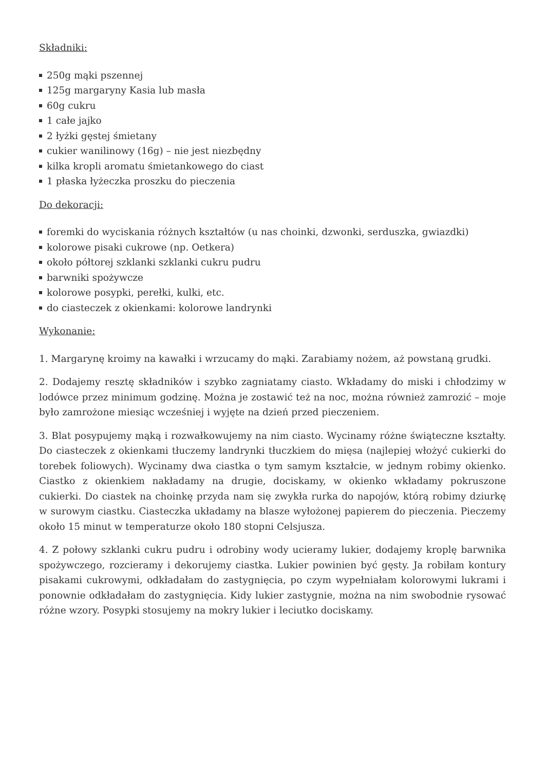Składniki:
250g mąki pszennej
125g margaryny Kasia lub masła
60g cukru
1 całe jajko
2 łyżki gęstej śmietany
cukier wanilinowy (16g) – nie jest niezbędny
kilka kropli aromatu śmietankowego do ciast
1 płaska łyżeczka proszku do pieczenia
Do dekoracji:
foremki do wyciskania różnych kształtów (u nas choinki, dzwonki, serduszka, gwiazdki)
kolorowe pisaki cukrowe (np. Oetkera)
około półtorej szklanki szklanki cukru pudru
barwniki spożywcze
kolorowe posypki, perełki, kulki, etc.
do ciasteczek z okienkami: kolorowe landrynki
Wykonanie:
1. Margarynę kroimy na kawałki i wrzucamy do mąki. Zarabiamy nożem, aż powstaną grudki.
2. Dodajemy resztę składników i szybko zagniatamy ciasto. Wkładamy do miski i chłodzimy w lodówce przez minimum godzinę. Można je zostawić też na noc, można również zamrozić – moje było zamrożone miesiąc wcześniej i wyjęte na dzień przed pieczeniem.
3. Blat posypujemy mąką i rozwałkowujemy na nim ciasto. Wycinamy różne świąteczne kształty. Do ciasteczek z okienkami tłuczemy landrynki tłuczkiem do mięsa (najlepiej włożyć cukierki do torebek foliowych). Wycinamy dwa ciastka o tym samym kształcie, w jednym robimy okienko. Ciastko z okienkiem nakładamy na drugie, dociskamy, w okienko wkładamy pokruszone cukierki. Do ciastek na choinkę przyda nam się zwykła rurka do napojów, którą robimy dziurkę w surowym ciastku. Ciasteczka układamy na blasze wyłożonej papierem do pieczenia. Pieczemy około 15 minut w temperaturze około 180 stopni Celsjusza.
4. Z połowy szklanki cukru pudru i odrobiny wody ucieramy lukier, dodajemy kroplę barwnika spożywczego, rozcieramy i dekorujemy ciastka. Lukier powinien być gęsty. Ja robiłam kontury pisakami cukrowymi, odkładałam do zastygnięcia, po czym wypełniałam kolorowymi lukrami i ponownie odkładałam do zastygnięcia. Kidy lukier zastygnie, można na nim swobodnie rysować różne wzory. Posypki stosujemy na mokry lukier i leciutko dociskamy.